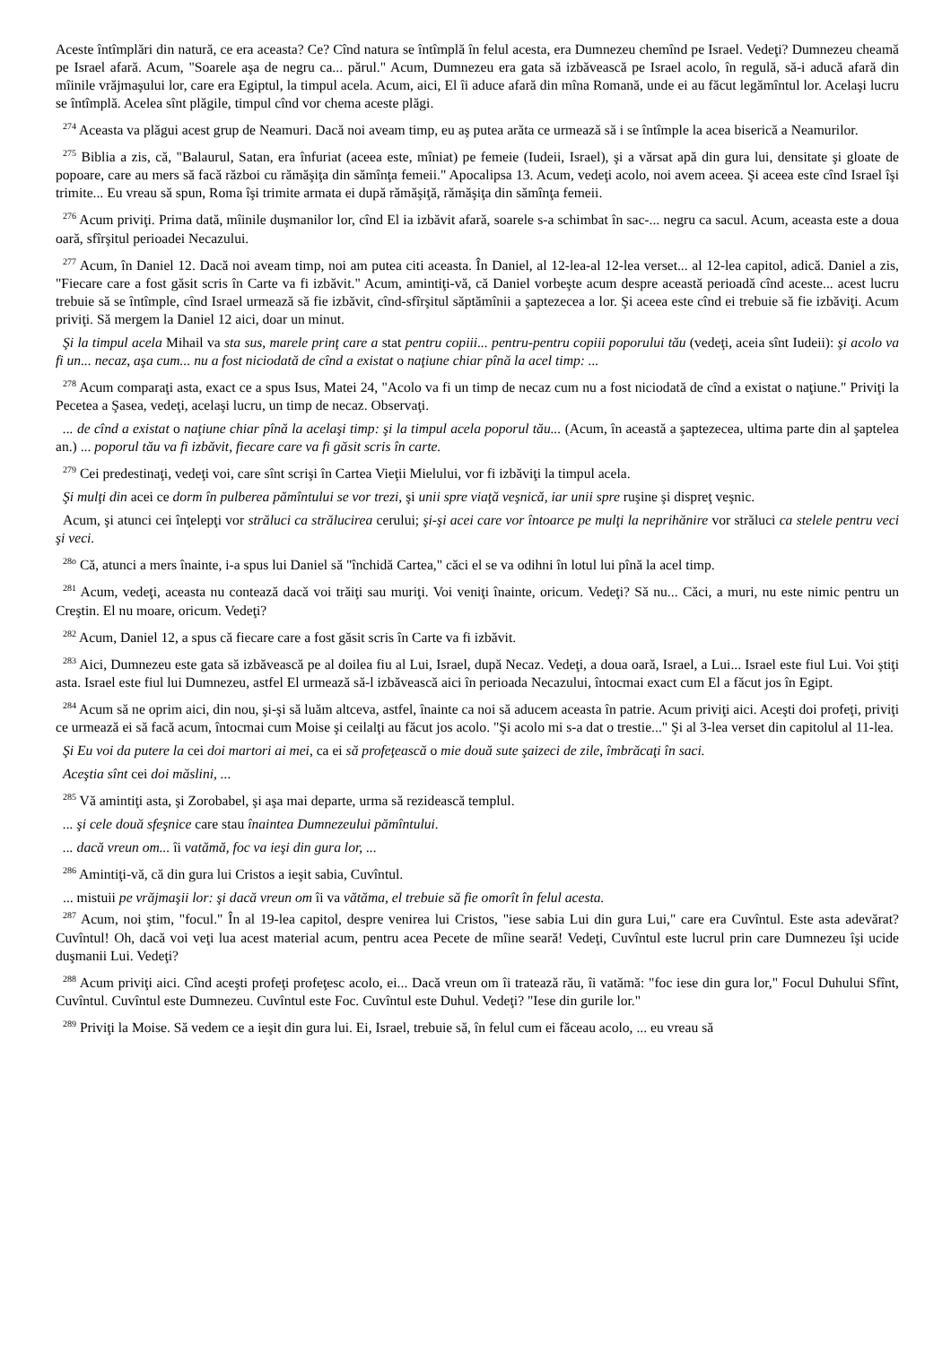Aceste întîmplări din natură, ce era aceasta? Ce? Cînd natura se întîmplă în felul acesta, era Dumnezeu chemînd pe Israel. Vedeţi? Dumnezeu cheamă pe Israel afară. Acum, "Soarele aşa de negru ca... părul." Acum, Dumnezeu era gata să izbăvească pe Israel acolo, în regulă, să-i aducă afară din mîinile vrăjmaşului lor, care era Egiptul, la timpul acela. Acum, aici, El îi aduce afară din mîna Romană, unde ei au făcut legămîntul lor. Acelaşi lucru se întîmplă. Acelea sînt plăgile, timpul cînd vor chema aceste plăgi.
<sup>274</sup> Aceasta va plăgui acest grup de Neamuri. Dacă noi aveam timp, eu aş putea arăta ce urmează să i se întîmple la acea biserică a Neamurilor.
<sup>275</sup> Biblia a zis, că, "Balaurul, Satan, era înfuriat (aceea este, mîniat) pe femeie (Iudeii, Israel), şi a vărsat apă din gura lui, densitate şi gloate de popoare, care au mers să facă război cu rămăşiţa din sămînţa femeii." Apocalipsa 13. Acum, vedeţi acolo, noi avem aceea. Şi aceea este cînd Israel îşi trimite... Eu vreau să spun, Roma îşi trimite armata ei după rămăşiţă, rămăşiţa din sămînţa femeii.
<sup>276</sup> Acum priviţi. Prima dată, mîinile duşmanilor lor, cînd El ia izbăvit afară, soarele s-a schimbat în sac-... negru ca sacul. Acum, aceasta este a doua oară, sfîrşitul perioadei Necazului.
<sup>277</sup> Acum, în Daniel 12. Dacă noi aveam timp, noi am putea citi aceasta. În Daniel, al 12-lea-al 12-lea verset... al 12-lea capitol, adică. Daniel a zis, "Fiecare care a fost găsit scris în Carte va fi izbăvit." Acum, amintiţi-vă, că Daniel vorbeşte acum despre această perioadă cînd aceste... acest lucru trebuie să se întîmple, cînd Israel urmează să fie izbăvit, cînd-sfîrşitul săptămînii a şaptezecea a lor. Şi aceea este cînd ei trebuie să fie izbăviţi. Acum priviţi. Să mergem la Daniel 12 aici, doar un minut.
Şi la timpul acela Mihail va sta sus, marele prinţ care a stat pentru copiii... pentru-pentru copiii poporului tău (vedeţi, aceia sînt Iudeii): şi acolo va fi un... necaz, aşa cum... nu a fost niciodată de cînd a existat o naţiune chiar pînă la acel timp: ...
<sup>278</sup> Acum comparaţi asta, exact ce a spus Isus, Matei 24, "Acolo va fi un timp de necaz cum nu a fost niciodată de cînd a existat o naţiune." Priviţi la Pecetea a Şasea, vedeţi, acelaşi lucru, un timp de necaz. Observaţi.
... de cînd a existat o naţiune chiar pînă la acelaşi timp: şi la timpul acela poporul tău... (Acum, în această a şaptezecea, ultima parte din al şaptelea an.) ... poporul tău va fi izbăvit, fiecare care va fi găsit scris în carte.
<sup>279</sup> Cei predestinaţi, vedeţi voi, care sînt scrişi în Cartea Vieţii Mielului, vor fi izbăviţi la timpul acela.
Şi mulţi din acei ce dorm în pulberea pămîntului se vor trezi, şi unii spre viaţă veşnică, iar unii spre ruşine şi dispreţ veşnic.
Acum, şi atunci cei înţelepţi vor străluci ca strălucirea cerului; şi-şi acei care vor întoarce pe mulţi la neprihănire vor străluci ca stelele pentru veci şi veci.
<sup>28o</sup> Că, atunci a mers înainte, i-a spus lui Daniel să "închidă Cartea," căci el se va odihni în lotul lui pînă la acel timp.
<sup>281</sup> Acum, vedeţi, aceasta nu contează dacă voi trăiţi sau muriţi. Voi veniţi înainte, oricum. Vedeţi? Să nu... Căci, a muri, nu este nimic pentru un Creştin. El nu moare, oricum. Vedeţi?
<sup>282</sup> Acum, Daniel 12, a spus că fiecare care a fost găsit scris în Carte va fi izbăvit.
<sup>283</sup> Aici, Dumnezeu este gata să izbăvească pe al doilea fiu al Lui, Israel, după Necaz. Vedeţi, a doua oară, Israel, a Lui... Israel este fiul Lui. Voi ştiţi asta. Israel este fiul lui Dumnezeu, astfel El urmează să-l izbăvească aici în perioada Necazului, întocmai exact cum El a făcut jos în Egipt.
<sup>284</sup> Acum să ne oprim aici, din nou, şi-şi să luăm altceva, astfel, înainte ca noi să aducem aceasta în patrie. Acum priviţi aici. Aceşti doi profeţi, priviţi ce urmează ei să facă acum, întocmai cum Moise şi ceilalţi au făcut jos acolo. "Şi acolo mi s-a dat o trestie..." Şi al 3-lea verset din capitolul al 11-lea.
Şi Eu voi da putere la cei doi martori ai mei, ca ei să profeţească o mie două sute şaizeci de zile, îmbrăcaţi în saci.
Aceştia sînt cei doi măslini, ...
<sup>285</sup> Vă amintiţi asta, şi Zorobabel, şi aşa mai departe, urma să rezidească templul.
... şi cele două sfeşnice care stau înaintea Dumnezeului pămîntului.
... dacă vreun om... îi vatămă, foc va ieşi din gura lor, ...
<sup>286</sup> Amintiţi-vă, că din gura lui Cristos a ieşit sabia, Cuvîntul.
... mistuii pe vrăjmaşii lor: şi dacă vreun om îi va vătăma, el trebuie să fie omorît în felul acesta.
<sup>287</sup> Acum, noi ştim, "focul." În al 19-lea capitol, despre venirea lui Cristos, "iese sabia Lui din gura Lui," care era Cuvîntul. Este asta adevărat? Cuvîntul! Oh, dacă voi veţi lua acest material acum, pentru acea Pecete de mîine seară! Vedeţi, Cuvîntul este lucrul prin care Dumnezeu îşi ucide duşmanii Lui. Vedeţi?
<sup>288</sup> Acum priviţi aici. Cînd aceşti profeţi profeţesc acolo, ei... Dacă vreun om îi tratează rău, îi vatămă: "foc iese din gura lor," Focul Duhului Sfînt, Cuvîntul. Cuvîntul este Dumnezeu. Cuvîntul este Foc. Cuvîntul este Duhul. Vedeţi? "Iese din gurile lor."
<sup>289</sup> Priviţi la Moise. Să vedem ce a ieşit din gura lui. Ei, Israel, trebuie să, în felul cum ei făceau acolo, ... eu vreau să